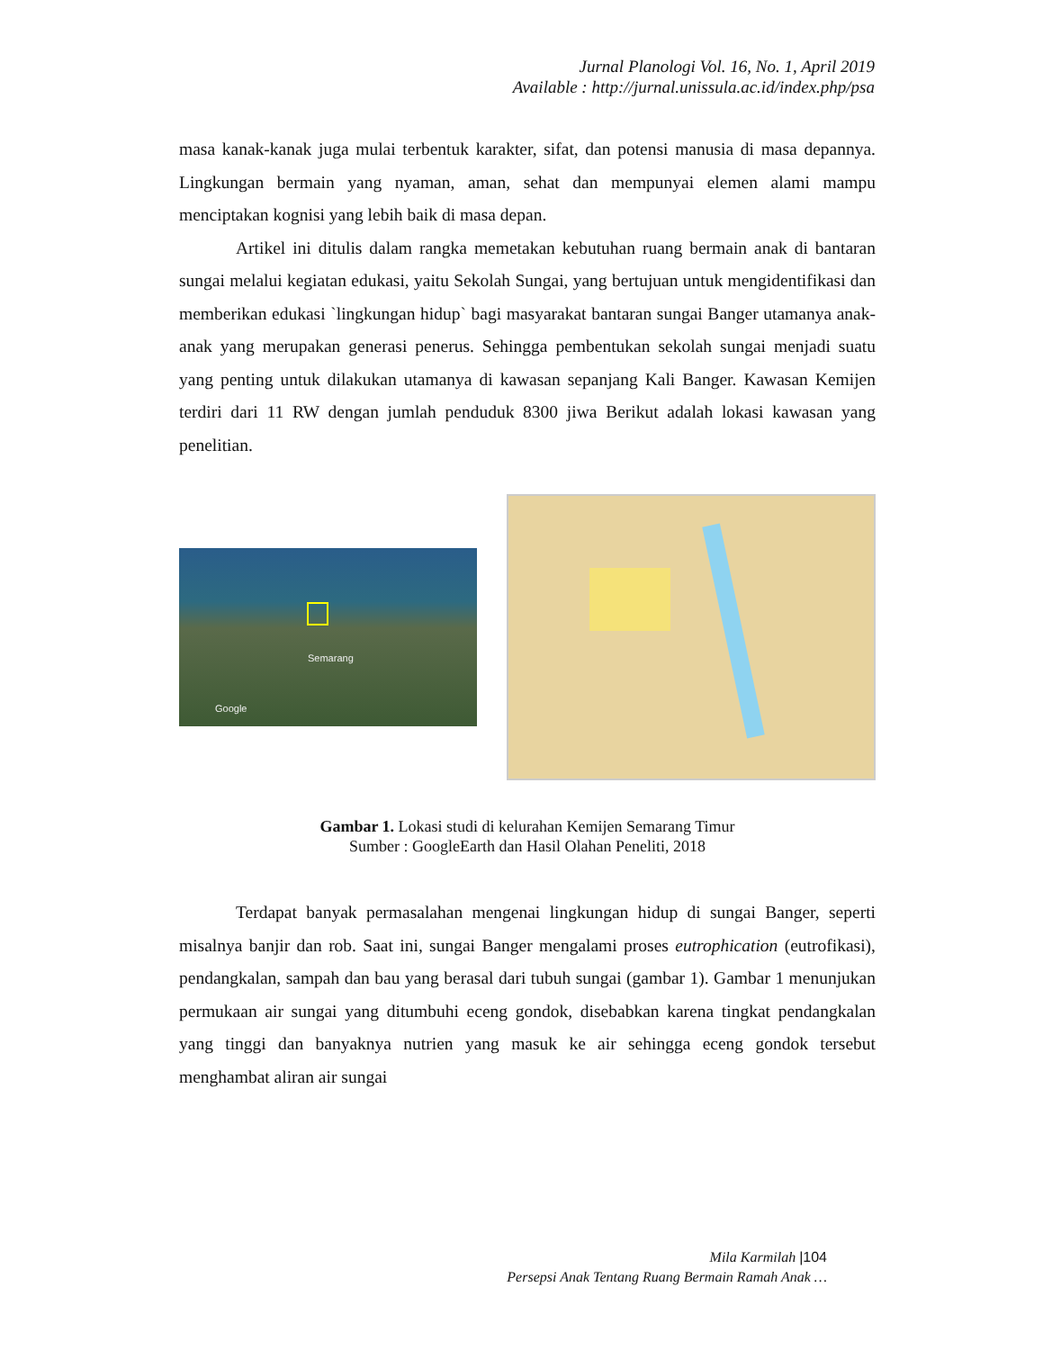Jurnal Planologi Vol. 16, No. 1, April 2019
Available : http://jurnal.unissula.ac.id/index.php/psa
masa kanak-kanak juga mulai terbentuk karakter, sifat, dan potensi manusia di masa depannya. Lingkungan bermain yang nyaman, aman, sehat dan mempunyai elemen alami mampu menciptakan kognisi yang lebih baik di masa depan.
Artikel ini ditulis dalam rangka memetakan kebutuhan ruang bermain anak di bantaran sungai melalui kegiatan edukasi, yaitu Sekolah Sungai, yang bertujuan untuk mengidentifikasi dan memberikan edukasi `lingkungan hidup` bagi masyarakat bantaran sungai Banger utamanya anak-anak yang merupakan generasi penerus. Sehingga pembentukan sekolah sungai menjadi suatu yang penting untuk dilakukan utamanya di kawasan sepanjang Kali Banger. Kawasan Kemijen terdiri dari 11 RW dengan jumlah penduduk 8300 jiwa Berikut adalah lokasi kawasan yang penelitian.
Semarang
Google
Gambar 1. Lokasi studi di kelurahan Kemijen Semarang Timur
Sumber : GoogleEarth dan Hasil Olahan Peneliti, 2018
Terdapat banyak permasalahan mengenai lingkungan hidup di sungai Banger, seperti misalnya banjir dan rob. Saat ini, sungai Banger mengalami proses eutrophication (eutrofikasi), pendangkalan, sampah dan bau yang berasal dari tubuh sungai (gambar 1). Gambar 1 menunjukan permukaan air sungai yang ditumbuhi eceng gondok, disebabkan karena tingkat pendangkalan yang tinggi dan banyaknya nutrien yang masuk ke air sehingga eceng gondok tersebut menghambat aliran air sungai
Mila Karmilah |104
Persepsi Anak Tentang Ruang Bermain Ramah Anak …